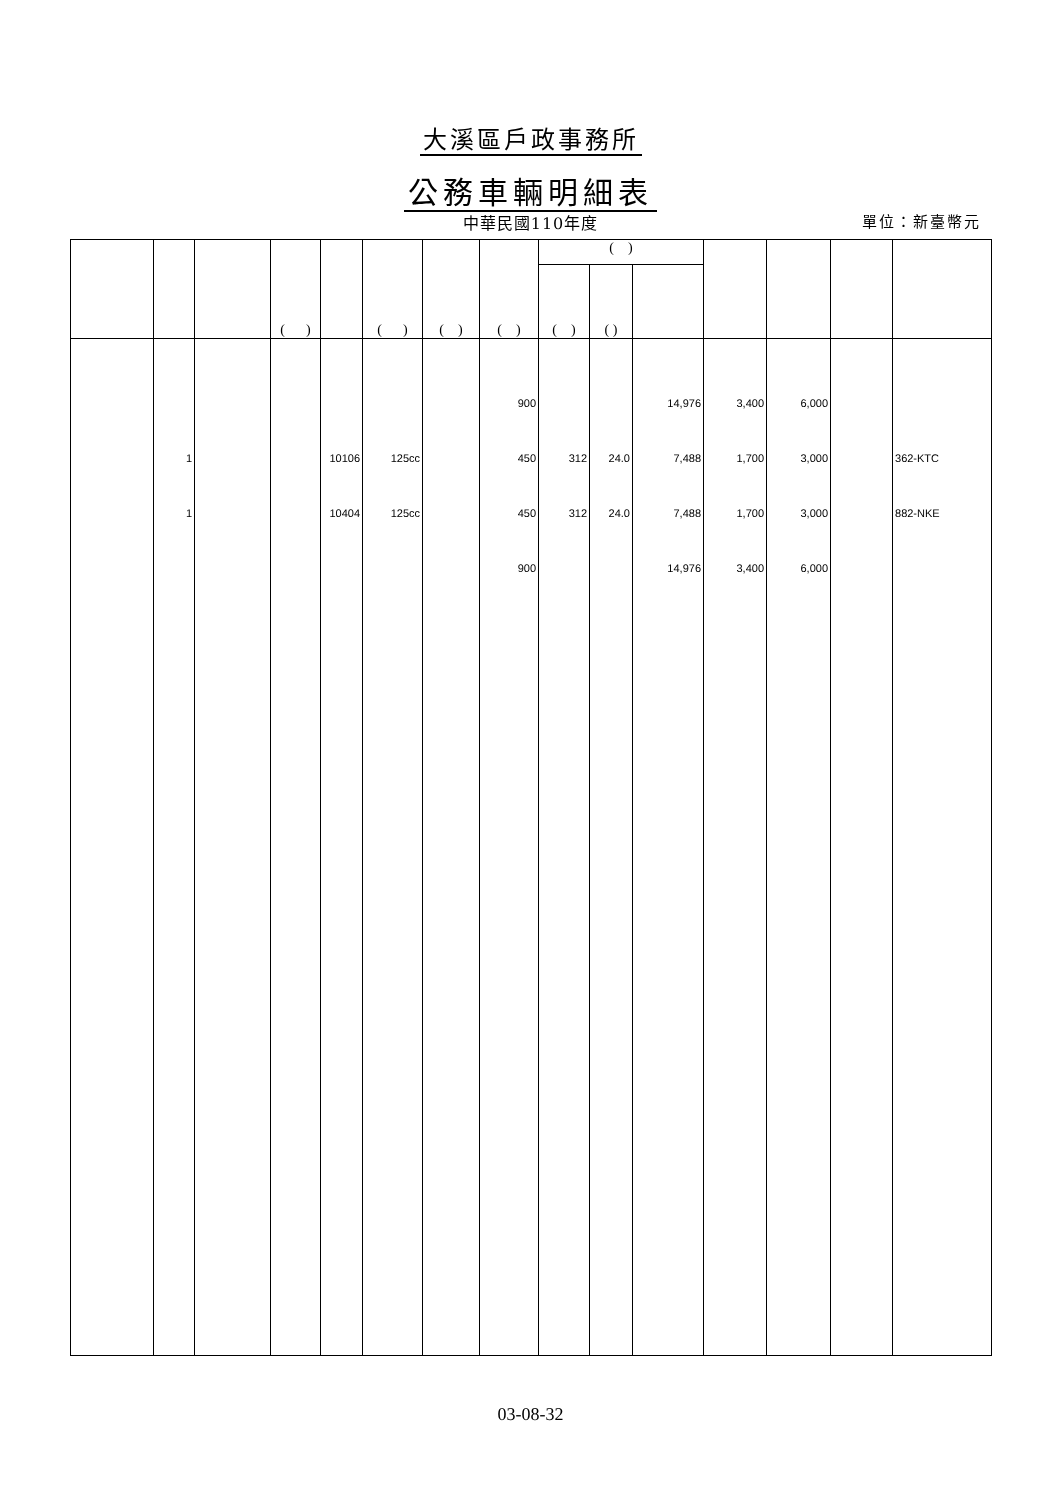大溪區戶政事務所
公務車輛明細表
中華民國110年度 單位：新臺幣元
| | | | ( ) | | ( ) | ( ) | ( ) | ( ) | | | | | | |
| --- | --- | --- | --- | --- | --- | --- | --- | --- | --- | --- | --- | --- | --- | --- |
| | | | | | | | | ( ) | ( ) | | | | | |
| | | | | | | | 900 | | | 14,976 | 3,400 | 6,000 | | |
| | 1 | | | 10106 | 125cc | | 450 | 312 | 24.0 | 7,488 | 1,700 | 3,000 | | 362-KTC |
| | 1 | | | 10404 | 125cc | | 450 | 312 | 24.0 | 7,488 | 1,700 | 3,000 | | 882-NKE |
| | | | | | | | 900 | | | 14,976 | 3,400 | 6,000 | | |
03-08-32